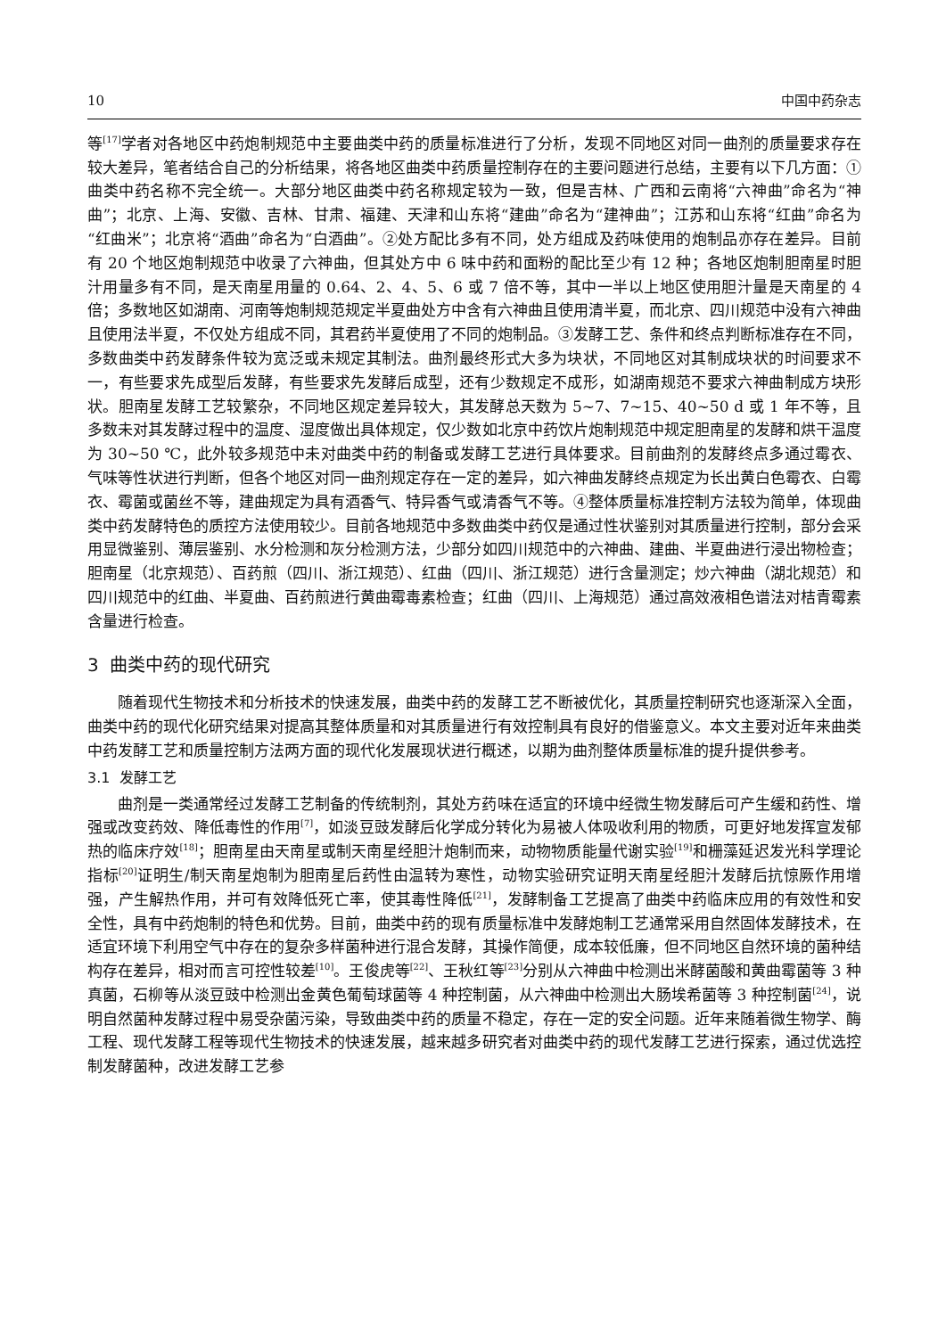10 中国中药杂志
等<sup>[17]</sup>学者对各地区中药炮制规范中主要曲类中药的质量标准进行了分析，发现不同地区对同一曲剂的质量要求存在较大差异，笔者结合自己的分析结果，将各地区曲类中药质量控制存在的主要问题进行总结，主要有以下几方面：①曲类中药名称不完全统一。大部分地区曲类中药名称规定较为一致，但是吉林、广西和云南将“六神曲”命名为“神曲”；北京、上海、安徽、吉林、甘肃、福建、天津和山东将“建曲”命名为“建神曲”；江苏和山东将“红曲”命名为“红曲米”；北京将“酒曲”命名为“白酒曲”。②处方配比多有不同，处方组成及药味使用的炮制品亦存在差异。目前有 20 个地区炮制规范中收录了六神曲，但其处方中 6 味中药和面粉的配比至少有 12 种；各地区炮制胆南星时胆汁用量多有不同，是天南星用量的 0.64、2、4、5、6 或 7 倍不等，其中一半以上地区使用胆汁量是天南星的 4 倍；多数地区如湖南、河南等炮制规范规定半夏曲处方中含有六神曲且使用清半夏，而北京、四川规范中没有六神曲且使用法半夏，不仅处方组成不同，其君药半夏使用了不同的炮制品。③发酵工艺、条件和终点判断标准存在不同，多数曲类中药发酵条件较为宽泛或未规定其制法。曲剂最终形式大多为块状，不同地区对其制成块状的时间要求不一，有些要求先成型后发酵，有些要求先发酵后成型，还有少数规定不成形，如湖南规范不要求六神曲制成方块形状。胆南星发酵工艺较繁杂，不同地区规定差异较大，其发酵总天数为 5~7、7~15、40~50 d 或 1 年不等，且多数未对其发酵过程中的温度、湿度做出具体规定，仅少数如北京中药饮片炮制规范中规定胆南星的发酵和烘干温度为 30~50 ℃，此外较多规范中未对曲类中药的制备或发酵工艺进行具体要求。目前曲剂的发酵终点多通过霉衣、气味等性状进行判断，但各个地区对同一曲剂规定存在一定的差异，如六神曲发酵终点规定为长出黄白色霉衣、白霉衣、霉菌或菌丝不等，建曲规定为具有酒香气、特异香气或清香气不等。④整体质量标准控制方法较为简单，体现曲类中药发酵特色的质控方法使用较少。目前各地规范中多数曲类中药仅是通过性状鉴别对其质量进行控制，部分会采用显微鉴别、薄层鉴别、水分检测和灰分检测方法，少部分如四川规范中的六神曲、建曲、半夏曲进行浸出物检查；胆南星（北京规范）、百药煎（四川、浙江规范）、红曲（四川、浙江规范）进行含量测定；炒六神曲（湖北规范）和四川规范中的红曲、半夏曲、百药煎进行黄曲霉毒素检查；红曲（四川、上海规范）通过高效液相色谱法对桔青霉素含量进行检查。
3 曲类中药的现代研究
随着现代生物技术和分析技术的快速发展，曲类中药的发酵工艺不断被优化，其质量控制研究也逐渐深入全面，曲类中药的现代化研究结果对提高其整体质量和对其质量进行有效控制具有良好的借鉴意义。本文主要对近年来曲类中药发酵工艺和质量控制方法两方面的现代化发展现状进行概述，以期为曲剂整体质量标准的提升提供参考。
3.1 发酵工艺
曲剂是一类通常经过发酵工艺制备的传统制剂，其处方药味在适宜的环境中经微生物发酵后可产生缓和药性、增强或改变药效、降低毒性的作用<sup>[7]</sup>，如淡豆豉发酵后化学成分转化为易被人体吸收利用的物质，可更好地发挥宣发郁热的临床疗效<sup>[18]</sup>；胆南星由天南星或制天南星经胆汁炮制而来，动物物质能量代谢实验<sup>[19]</sup>和栅藻延迟发光科学理论指标<sup>[20]</sup>证明生/制天南星炮制为胆南星后药性由温转为寒性，动物实验研究证明天南星经胆汁发酵后抗惊厥作用增强，产生解热作用，并可有效降低死亡率，使其毒性降低<sup>[21]</sup>，发酵制备工艺提高了曲类中药临床应用的有效性和安全性，具有中药炮制的特色和优势。目前，曲类中药的现有质量标准中发酵炮制工艺通常采用自然固体发酵技术，在适宜环境下利用空气中存在的复杂多样菌种进行混合发酵，其操作简便，成本较低廉，但不同地区自然环境的菌种结构存在差异，相对而言可控性较差<sup>[10]</sup>。王俊虎等<sup>[22]</sup>、王秋红等<sup>[23]</sup>分别从六神曲中检测出米酵菌酸和黄曲霉菌等 3 种真菌，石柳等从淡豆豉中检测出金黄色葡萄球菌等 4 种控制菌，从六神曲中检测出大肠埃希菌等 3 种控制菌<sup>[24]</sup>，说明自然菌种发酵过程中易受杂菌污染，导致曲类中药的质量不稳定，存在一定的安全问题。近年来随着微生物学、酶工程、现代发酵工程等现代生物技术的快速发展，越来越多研究者对曲类中药的现代发酵工艺进行探索，通过优选控制发酵菌种，改进发酵工艺参